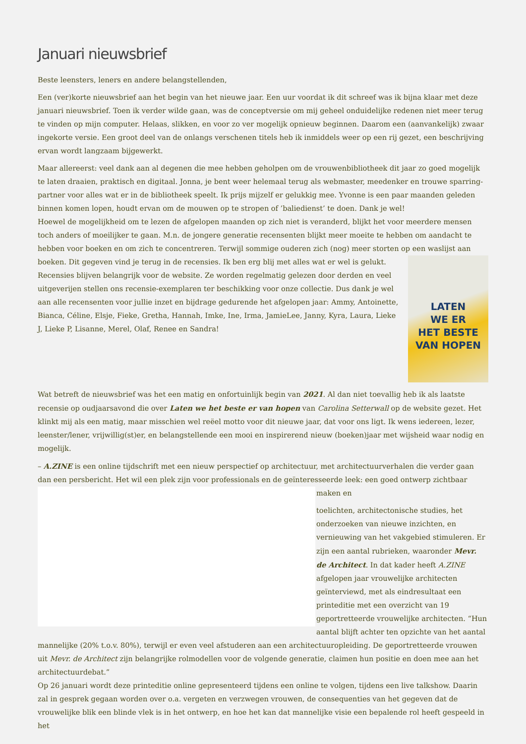Januari nieuwsbrief
Beste leensters, leners en andere belangstellenden,
Een (ver)korte nieuwsbrief aan het begin van het nieuwe jaar. Een uur voordat ik dit schreef was ik bijna klaar met deze januari nieuwsbrief. Toen ik verder wilde gaan, was de conceptversie om mij geheel onduidelijke redenen niet meer terug te vinden op mijn computer. Helaas, slikken, en voor zo ver mogelijk opnieuw beginnen. Daarom een (aanvankelijk) zwaar ingekorte versie. Een groot deel van de onlangs verschenen titels heb ik inmiddels weer op een rij gezet, een beschrijving ervan wordt langzaam bijgewerkt.
Maar allereerst: veel dank aan al degenen die mee hebben geholpen om de vrouwenbibliotheek dit jaar zo goed mogelijk te laten draaien, praktisch en digitaal. Jonna, je bent weer helemaal terug als webmaster, meedenker en trouwe sparring-partner voor alles wat er in de bibliotheek speelt. Ik prijs mijzelf er gelukkig mee. Yvonne is een paar maanden geleden binnen komen lopen, houdt ervan om de mouwen op te stropen of ’baliedienst’ te doen. Dank je wel!
Hoewel de mogelijkheid om te lezen de afgelopen maanden op zich niet is veranderd, blijkt het voor meerdere mensen toch anders of moeilijker te gaan. M.n. de jongere generatie recensenten blijkt meer moeite te hebben om aandacht te hebben voor boeken en om zich te concentreren. Terwijl sommige ouderen zich (nog) meer storten op een waslijst aan boeken. Dit LATEN
WE ER
HET BESTE
VAN HOPEN gegeven vind je terug in de recensies. Ik ben erg blij met alles wat er wel is gelukt. Recensies blijven belangrijk voor de website. Ze worden regelmatig gelezen door derden en veel uitgeverijen stellen ons recensie-exemplaren ter beschikking voor onze collectie. Dus dank je wel aan alle recensenten voor jullie inzet en bijdrage gedurende het afgelopen jaar: Ammy, Antoinette, Bianca, Céline, Elsje, Fieke, Gretha, Hannah, Imke, Ine, Irma, JamieLee, Janny, Kyra, Laura, Lieke J, Lieke P, Lisanne, Merel, Olaf, Renee en Sandra!
Wat betreft de nieuwsbrief was het een matig en onfortuinlijk begin van 2021. Al dan niet toevallig heb ik als laatste recensie op oudjaarsavond die over Laten we het beste er van hopen van Carolina Setterwall op de website gezet. Het klinkt mij als een matig, maar misschien wel reëel motto voor dit nieuwe jaar, dat voor ons ligt. Ik wens iedereen, lezer, leenster/lener, vrijwillig(st)er, en belangstellende een mooi en inspirerend nieuw (boeken)jaar met wijsheid waar nodig en mogelijk.
– A.ZINE is een online tijdschrift met een nieuw perspectief op architectuur, met architectuurverhalen die verder gaan dan een persbericht. Het wil een plek zijn voor professionals en de geïnteresseerde leek: een goed ontwerp zichtbaar maken en
toelichten, architectonische studies, het onderzoeken van nieuwe inzichten, en vernieuwing van het vakgebied stimuleren. Er zijn een aantal rubrieken, waaronder Mevr. de Architect. In dat kader heeft A.ZINE afgelopen jaar vrouwelijke architecten geïnterviewd, met als eindresultaat een printeditie met een overzicht van 19 geportretteerde vrouwelijke architecten. “Hun aantal blijft achter ten opzichte van het aantal mannelijke (20% t.o.v. 80%), terwijl er even veel afstuderen aan een architectuuropleiding. De geportretteerde vrouwen uit Mevr. de Architect zijn belangrijke rolmodellen voor de volgende generatie, claimen hun positie en doen mee aan het architectuurdebat.”
Op 26 januari wordt deze printeditie online gepresenteerd tijdens een online te volgen, tijdens een live talkshow. Daarin zal in gesprek gegaan worden over o.a. vergeten en verzwegen vrouwen, de consequenties van het gegeven dat de vrouwelijke blik een blinde vlek is in het ontwerp, en hoe het kan dat mannelijke visie een bepalende rol heeft gespeeld in het